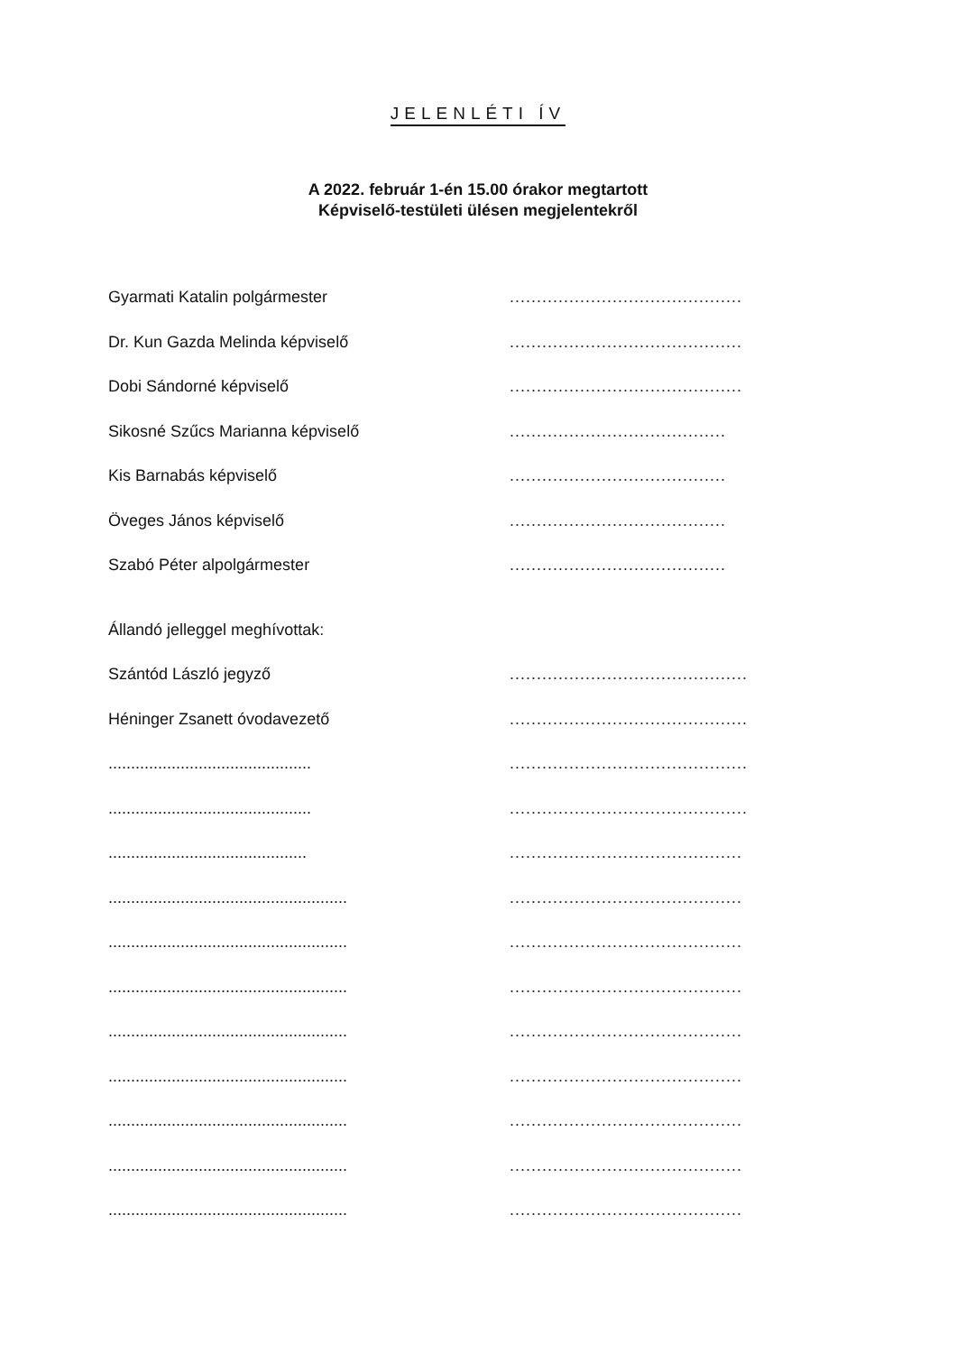JELENLÉTI ÍV
A 2022. február 1-én 15.00 órakor megtartott
Képviselő-testületi ülésen megjelentekről
Gyarmati Katalin polgármester
...........................................
Dr. Kun Gazda Melinda képviselő
...........................................
Dobi Sándorné képviselő
...........................................
Sikosné Szűcs Marianna képviselő
........................................
Kis Barnabás képviselő
........................................
Öveges János képviselő
........................................
Szabó Péter alpolgármester
........................................
Állandó jelleggel meghívottak:
Szántód László jegyző
............................................
Héninger Zsanett óvodavezető
............................................
.............................................
............................................
.............................................
............................................
............................................
...........................................
.....................................................
...........................................
.....................................................
...........................................
.....................................................
...........................................
.....................................................
...........................................
.....................................................
...........................................
.....................................................
...........................................
.....................................................
...........................................
.....................................................
...........................................